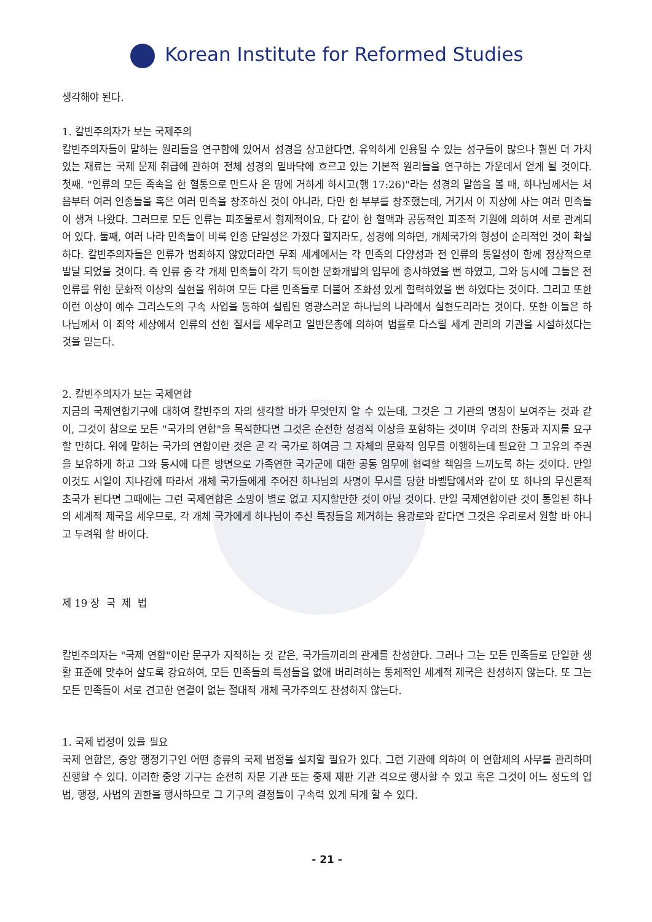Korean Institute for Reformed Studies
생각해야 된다.
1. 칼빈주의자가 보는 국제주의
칼빈주의자들이 말하는 원리들을 연구함에 있어서 성경을 상고한다면, 유익하게 인용될 수 있는 성구들이 많으나 훨씬 더 가치 있는 재료는 국제 문제 취급에 관하여 전체 성경의 밑바닥에 흐르고 있는 기본적 원리들을 연구하는 가운데서 얻게 될 것이다. 첫째. "인류의 모든 족속을 한 혈통으로 만드사 온 땅에 거하게 하시고(행 17:26)"라는 성경의 말씀을 볼 때, 하나님께서는 처음부터 여러 인종들을 혹은 여러 민족을 창조하신 것이 아니라, 다만 한 부부를 창조했는데, 거기서 이 지상에 사는 여러 민족들이 생겨 나왔다. 그러므로 모든 인류는 피조물로서 형제적이요, 다 같이 한 혈맥과 공동적인 피조적 기원에 의하여 서로 관계되어 있다. 둘째, 여러 나라 민족들이 비록 인종 단일성은 가졌다 할지라도, 성경에 의하면, 개체국가의 형성이 순리적인 것이 확실하다. 칼빈주의자들은 인류가 범죄하지 않았더라면 무죄 세계에서는 각 민족의 다양성과 전 인류의 통일성이 함께 정상적으로 발달 되었을 것이다. 즉 인류 중 각 개체 민족들이 각기 특이한 문화개발의 임무에 종사하였을 뻔 하였고, 그와 동시에 그들은 전 인류를 위한 문화적 이상의 실현을 위하여 모든 다른 민족들로 더불어 조화성 있게 협력하였을 뻔 하였다는 것이다. 그리고 또한 이런 이상이 예수 그리스도의 구속 사업을 통하여 설립된 영광스러운 하나님의 나라에서 실현도리라는 것이다. 또한 이들은 하나님께서 이 죄악 세상에서 인류의 선한 질서를 세우려고 일반은총에 의하여 법률로 다스릴 세계 관리의 기관을 시설하셨다는 것을 믿는다.
2. 칼빈주의자가 보는 국제연합
지금의 국제연합기구에 대하여 칼빈주의 자의 생각할 바가 무엇인지 알 수 있는데, 그것은 그 기관의 명칭이 보여주는 것과 같이, 그것이 참으로 모든 "국가의 연합"을 목적한다면 그것은 순전한 성경적 이상을 포함하는 것이며 우리의 찬동과 지지를 요구할 만하다. 위에 말하는 국가의 연합이란 것은 곧 각 국가로 하여금 그 자체의 문화적 임무를 이행하는데 필요한 그 고유의 주권을 보유하게 하고 그와 동시에 다른 방면으로 가족연한 국가군에 대한 공동 임무에 협력할 책임을 느끼도록 하는 것이다. 만일 이것도 시일이 지나감에 따라서 개체 국가들에게 주어진 하나님의 사명이 무시를 당한 바벨탑에서와 같이 또 하나의 무신론적 초국가 된다면 그때에는 그런 국제연합은 소망이 별로 없고 지지할만한 것이 아닐 것이다. 만일 국제연합이란 것이 통일된 하나의 세계적 제국을 세우므로, 각 개체 국가에게 하나님이 주신 특징들을 제거하는 용광로와 같다면 그것은 우리로서 원할 바 아니고 두려워 할 바이다.
제 19 장 국 제 법
칼빈주의자는 "국제 연합"이란 문구가 지적하는 것 같은, 국가들끼리의 관계를 찬성한다. 그러나 그는 모든 민족들로 단일한 생활 표준에 맞추어 살도록 강요하여, 모든 민족들의 특성들을 없애 버리려하는 통체적인 세계적 제국은 찬성하지 않는다. 또 그는 모든 민족들이 서로 견고한 연결이 없는 절대적 개체 국가주의도 찬성하지 않는다.
1. 국제 법정이 있을 필요
국제 연합은, 중앙 행정기구인 어떤 종류의 국제 법정을 설치할 필요가 있다. 그런 기관에 의하여 이 연합체의 사무를 관리하며 진행할 수 있다. 이러한 중앙 기구는 순전히 자문 기관 또는 중재 재판 기관 격으로 행사할 수 있고 혹은 그것이 어느 정도의 입법, 행정, 사법의 권한을 행사하므로 그 기구의 결정들이 구속력 있게 되게 할 수 있다.
- 21 -